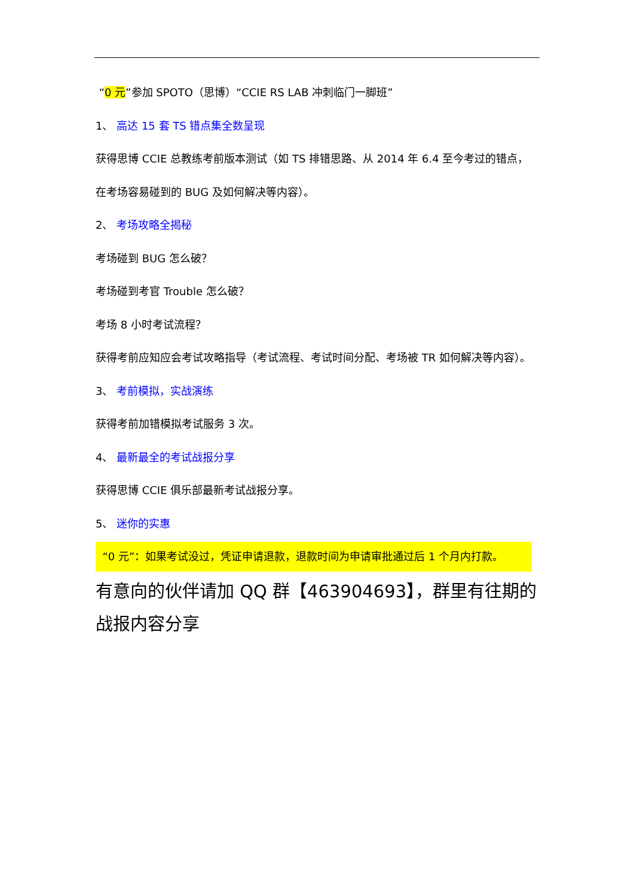“0 元”参加 SPOTO（思博）“CCIE RS LAB 冲刺临门一脚班”
1、 高达 15 套 TS 错点集全数呈现
获得思博 CCIE 总教练考前版本测试（如 TS 排错思路、从 2014 年 6.4 至今考过的错点，
在考场容易碰到的 BUG 及如何解决等内容）。
2、 考场攻略全揭秘
考场碰到 BUG 怎么破？
考场碰到考官 Trouble 怎么破？
考场 8 小时考试流程？
获得考前应知应会考试攻略指导（考试流程、考试时间分配、考场被 TR 如何解决等内容）。
3、 考前模拟，实战演练
获得考前加错模拟考试服务 3 次。
4、 最新最全的考试战报分享
获得思博 CCIE 俱乐部最新考试战报分享。
5、 迷你的实惠
“0 元”：如果考试没过，凭证申请退款，退款时间为申请审批通过后 1 个月内打款。
有意向的伙伴请加 QQ 群【463904693】，群里有往期的战报内容分享